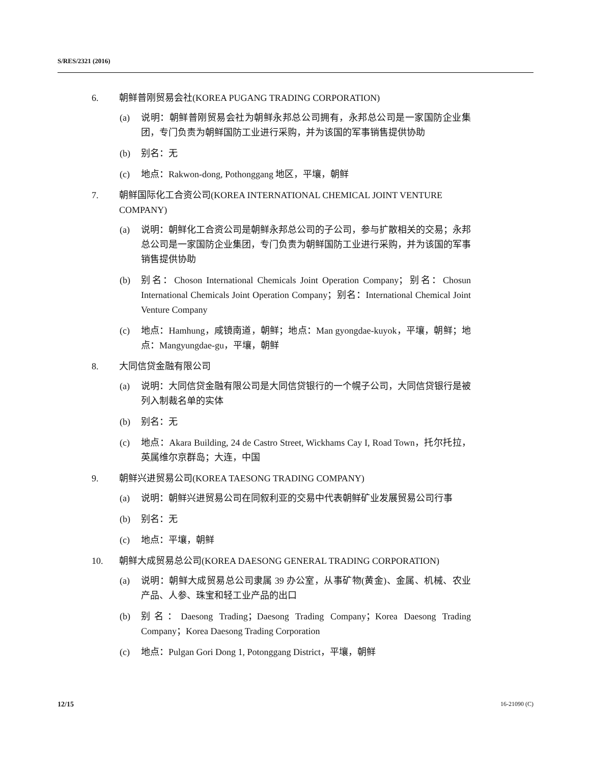S/RES/2321 (2016)
6. 朝鲜普刚贸易会社(KOREA PUGANG TRADING CORPORATION)
(a) 说明：朝鲜普刚贸易会社为朝鲜永邦总公司拥有，永邦总公司是一家国防企业集团，专门负责为朝鲜国防工业进行采购，并为该国的军事销售提供协助
(b) 别名：无
(c) 地点：Rakwon-dong, Pothonggang 地区，平壤，朝鲜
7. 朝鲜国际化工合资公司(KOREA INTERNATIONAL CHEMICAL JOINT VENTURE COMPANY)
(a) 说明：朝鲜化工合资公司是朝鲜永邦总公司的子公司，参与扩散相关的交易；永邦总公司是一家国防企业集团，专门负责为朝鲜国防工业进行采购，并为该国的军事销售提供协助
(b) 别名：Choson International Chemicals Joint Operation Company；别名：Chosun International Chemicals Joint Operation Company；别名：International Chemical Joint Venture Company
(c) 地点：Hamhung，咸镜南道，朝鲜；地点：Man gyongdae-kuyok，平壤，朝鲜；地点：Mangyungdae-gu，平壤，朝鲜
8. 大同信贷金融有限公司
(a) 说明：大同信贷金融有限公司是大同信贷银行的一个幌子公司，大同信贷银行是被列入制裁名单的实体
(b) 别名：无
(c) 地点：Akara Building, 24 de Castro Street, Wickhams Cay I, Road Town，托尔托拉，英属维尔京群岛；大连，中国
9. 朝鲜兴进贸易公司(KOREA TAESONG TRADING COMPANY)
(a) 说明：朝鲜兴进贸易公司在同叙利亚的交易中代表朝鲜矿业发展贸易公司行事
(b) 别名：无
(c) 地点：平壤，朝鲜
10. 朝鲜大成贸易总公司(KOREA DAESONG GENERAL TRADING CORPORATION)
(a) 说明：朝鲜大成贸易总公司隶属 39 办公室，从事矿物(黄金)、金属、机械、农业产品、人参、珠宝和轻工业产品的出口
(b) 别名：Daesong Trading；Daesong Trading Company；Korea Daesong Trading Company；Korea Daesong Trading Corporation
(c) 地点：Pulgan Gori Dong 1, Potonggang District，平壤，朝鲜
12/15 16-21090 (C)